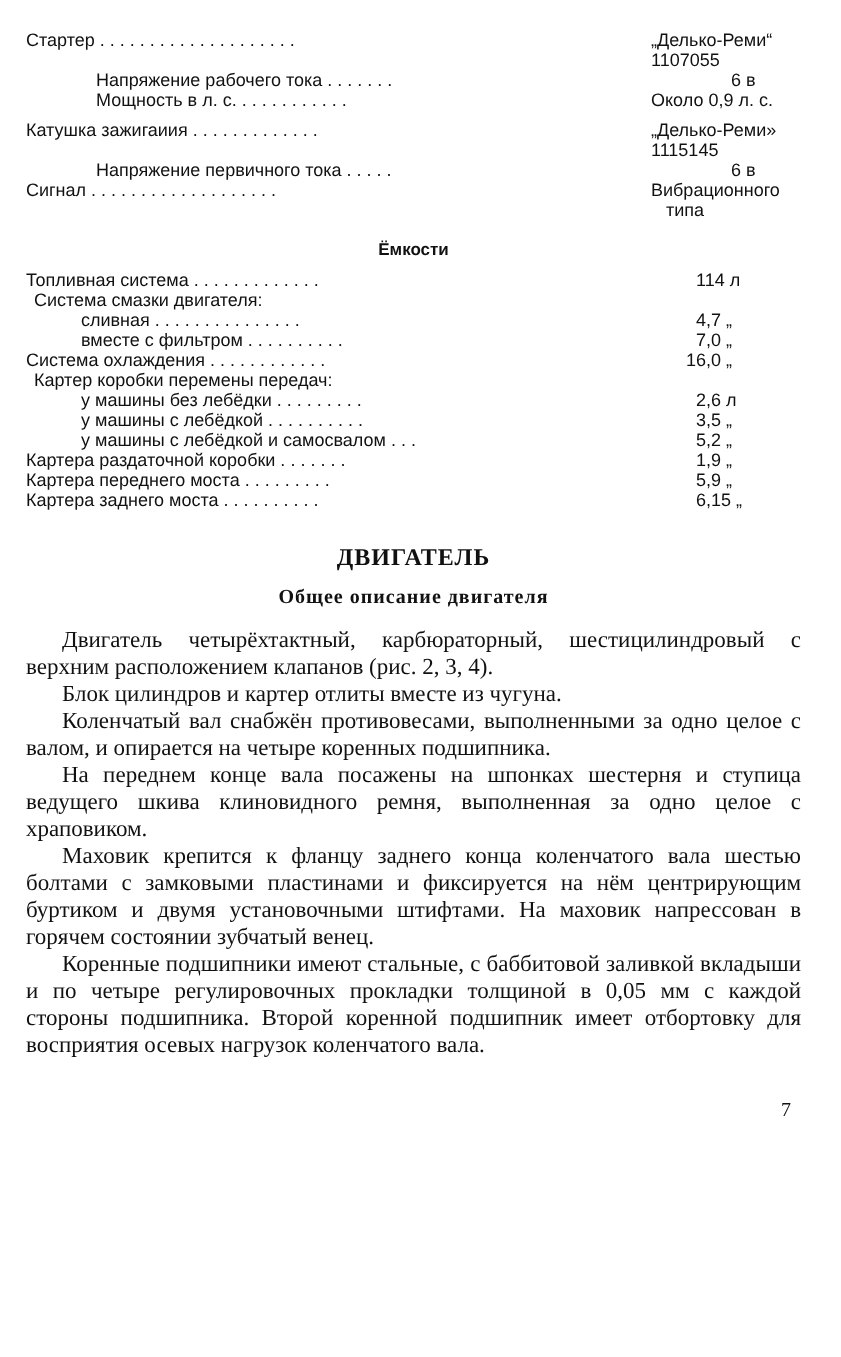| Стартер . . . . . . . . . . . . . . . . . . . . | „Делько-Реми“ 1107055 |
| Напряжение рабочего тока . . . . . . . | 6 в |
| Мощность в л. с. . . . . . . . . . . . | Около 0,9 л. с. |
| Катушка зажигаиия . . . . . . . . . . . . . | „Делько-Реми» 1115145 |
| Напряжение первичного тока . . . . . | 6 в |
| Сигнал . . . . . . . . . . . . . . . . . . . | Вибрационного типа |
Ёмкости
| Топливная система . . . . . . . . . . . . . | 114 л |
| Система смазки двигателя: | |
| сливная . . . . . . . . . . . . . . . | 4,7 „ |
| вместе с фильтром . . . . . . . . . . | 7,0 „ |
| Система охлаждения . . . . . . . . . . . . | 16,0 „ |
| Картер коробки перемены передач: | |
| у машины без лебёдки . . . . . . . . . | 2,6 л |
| у машины с лебёдкой . . . . . . . . . . | 3,5 „ |
| у машины с лебёдкой и самосвалом . . . | 5,2 „ |
| Картера раздаточной коробки . . . . . . . | 1,9 „ |
| Картера переднего моста . . . . . . . . . | 5,9 „ |
| Картера заднего моста . . . . . . . . . . | 6,15 „ |
ДВИГАТЕЛЬ
Общее описание двигателя
Двигатель четырёхтактный, карбюраторный, шестицилиндровый с верхним расположением клапанов (рис. 2, 3, 4).
Блок цилиндров и картер отлиты вместе из чугуна.
Коленчатый вал снабжён противовесами, выполненными за одно целое с валом, и опирается на четыре коренных подшипника.
На переднем конце вала посажены на шпонках шестерня и ступица ведущего шкива клиновидного ремня, выполненная за одно целое с храповиком.
Маховик крепится к фланцу заднего конца коленчатого вала шестью болтами с замковыми пластинами и фиксируется на нём центрирующим буртиком и двумя установочными штифтами. На маховик напрессован в горячем состоянии зубчатый венец.
Коренные подшипники имеют стальные, с баббитовой заливкой вкладыши и по четыре регулировочных прокладки толщиной в 0,05 мм с каждой стороны подшипника. Второй коренной подшипник имеет отбортовку для восприятия осевых нагрузок коленчатого вала.
7